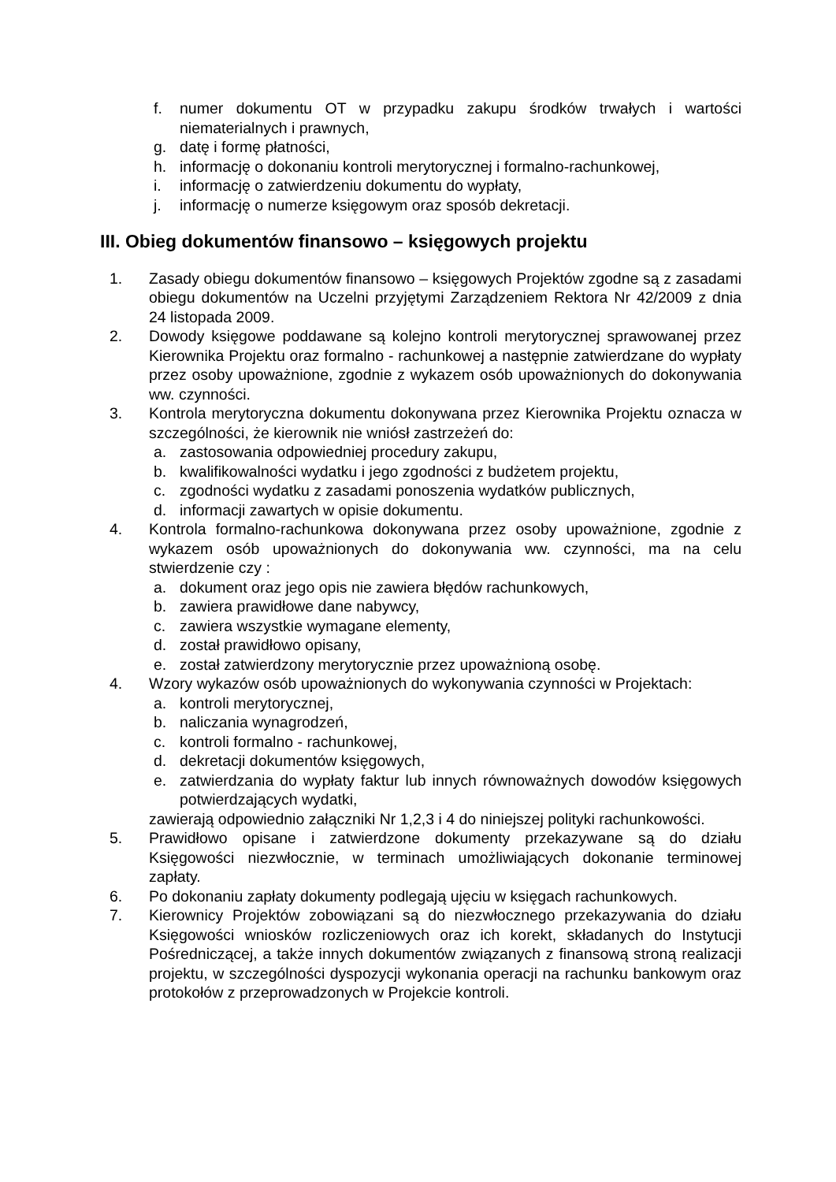f. numer dokumentu OT w przypadku zakupu środków trwałych i wartości niematerialnych i prawnych,
g. datę i formę płatności,
h. informację o dokonaniu kontroli merytorycznej i formalno-rachunkowej,
i. informację o zatwierdzeniu dokumentu do wypłaty,
j. informację o numerze księgowym oraz sposób dekretacji.
III. Obieg dokumentów finansowo – księgowych projektu
1. Zasady obiegu dokumentów finansowo – księgowych Projektów zgodne są z zasadami obiegu dokumentów na Uczelni przyjętymi Zarządzeniem Rektora Nr 42/2009 z dnia 24 listopada 2009.
2. Dowody księgowe poddawane są kolejno kontroli merytorycznej sprawowanej przez Kierownika Projektu oraz formalno - rachunkowej a następnie zatwierdzane do wypłaty przez osoby upoważnione, zgodnie z wykazem osób upoważnionych do dokonywania ww. czynności.
3. Kontrola merytoryczna dokumentu dokonywana przez Kierownika Projektu oznacza w szczególności, że kierownik nie wniósł zastrzeżeń do:
a. zastosowania odpowiedniej procedury zakupu,
b. kwalifikowalności wydatku i jego zgodności z budżetem projektu,
c. zgodności wydatku z zasadami ponoszenia wydatków publicznych,
d. informacji zawartych w opisie dokumentu.
4. Kontrola formalno-rachunkowa dokonywana przez osoby upoważnione, zgodnie z wykazem osób upoważnionych do dokonywania ww. czynności, ma na celu stwierdzenie czy :
a. dokument oraz jego opis nie zawiera błędów rachunkowych,
b. zawiera prawidłowe dane nabywcy,
c. zawiera wszystkie wymagane elementy,
d. został prawidłowo opisany,
e. został zatwierdzony merytorycznie przez upoważnioną osobę.
4. Wzory wykazów osób upoważnionych do wykonywania czynności w Projektach:
a. kontroli merytorycznej,
b. naliczania wynagrodzeń,
c. kontroli formalno - rachunkowej,
d. dekretacji dokumentów księgowych,
e. zatwierdzania do wypłaty faktur lub innych równoważnych dowodów księgowych potwierdzających wydatki,
zawierają odpowiednio załączniki Nr 1,2,3 i 4 do niniejszej polityki rachunkowości.
5. Prawidłowo opisane i zatwierdzone dokumenty przekazywane są do działu Księgowości niezwłocznie, w terminach umożliwiających dokonanie terminowej zapłaty.
6. Po dokonaniu zapłaty dokumenty podlegają ujęciu w księgach rachunkowych.
7. Kierownicy Projektów zobowiązani są do niezwłocznego przekazywania do działu Księgowości wniosków rozliczeniowych oraz ich korekt, składanych do Instytucji Pośredniczącej, a także innych dokumentów związanych z finansową stroną realizacji projektu, w szczególności dyspozycji wykonania operacji na rachunku bankowym oraz protokołów z przeprowadzonych w Projekcie kontroli.